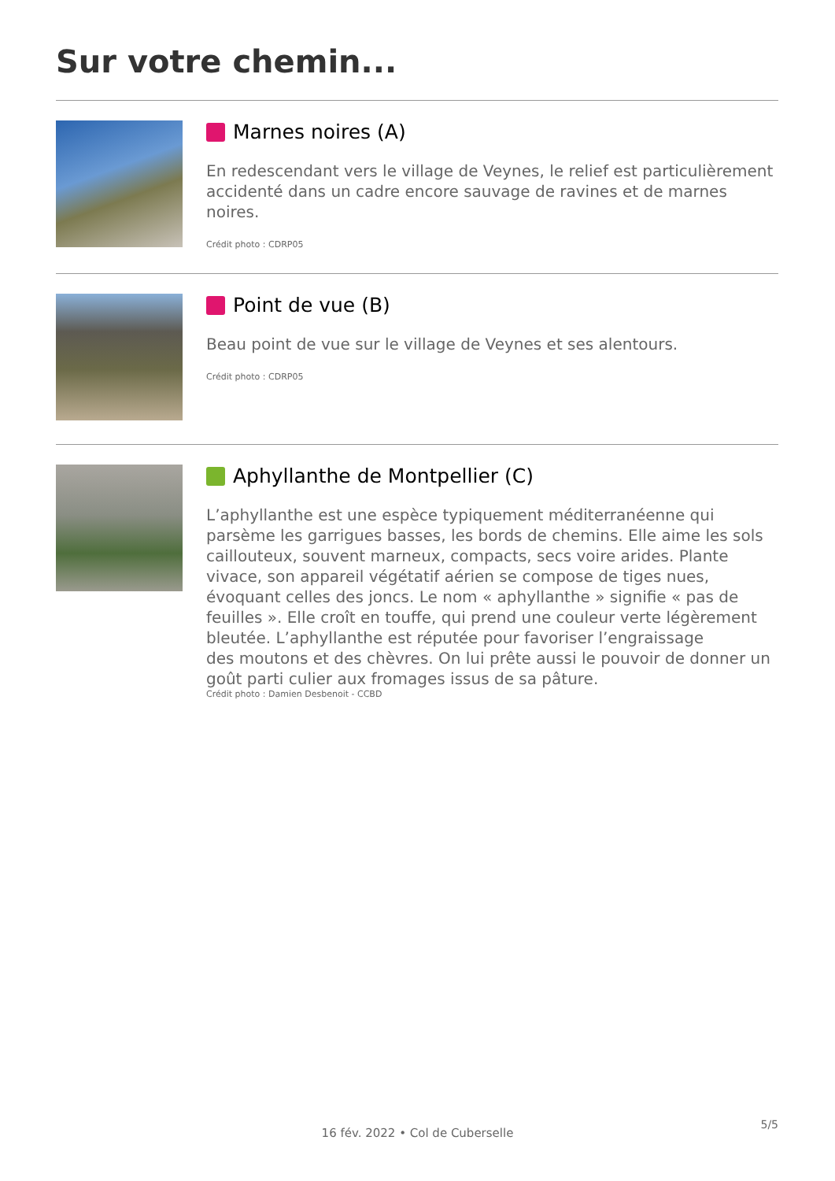Sur votre chemin...
Marnes noires (A)
En redescendant vers le village de Veynes, le relief est particulièrement accidenté dans un cadre encore sauvage de ravines et de marnes noires.
Crédit photo : CDRP05
Point de vue (B)
Beau point de vue sur le village de Veynes et ses alentours.
Crédit photo : CDRP05
Aphyllanthe de Montpellier (C)
L’aphyllanthe est une espèce typiquement méditerranéenne qui parsème les garrigues basses, les bords de chemins. Elle aime les sols caillouteux, souvent marneux, compacts, secs voire arides. Plante vivace, son appareil végétatif aérien se compose de tiges nues, évoquant celles des joncs. Le nom « aphyllanthe » signifie « pas de feuilles ». Elle croît en touffe, qui prend une couleur verte légèrement bleutée. L’aphyllanthe est réputée pour favoriser l’engraissage
des moutons et des chèvres. On lui prête aussi le pouvoir de donner un goût parti culier aux fromages issus de sa pâture.
Crédit photo : Damien Desbenoit - CCBD
5/5
16 fév. 2022 • Col de Cuberselle